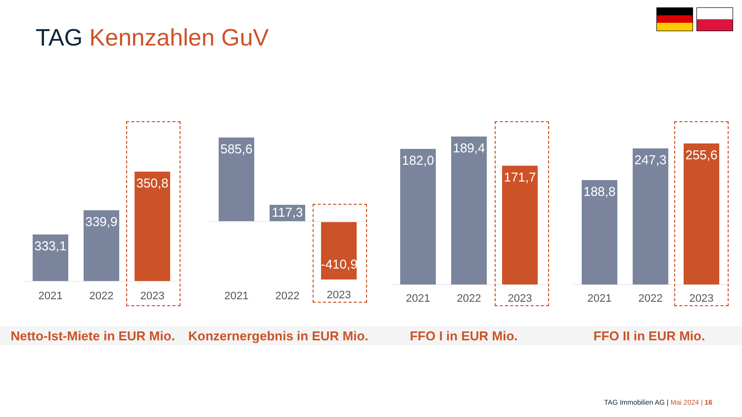TAG Kennzahlen GuV
333,1
339,9
350,8
2021 2022 2023
585,6
117,3
-410,9
2021 2022 2023
182,0
189,4
171,7
2021 2022 2023
188,8
247,3
255,6
2021 2022 2023
Netto-Ist-Miete in EUR Mio. Konzernergebnis in EUR Mio. FFO I in EUR Mio. FFO II in EUR Mio.
TAG Immobilien AG | Mai 2024 | 16